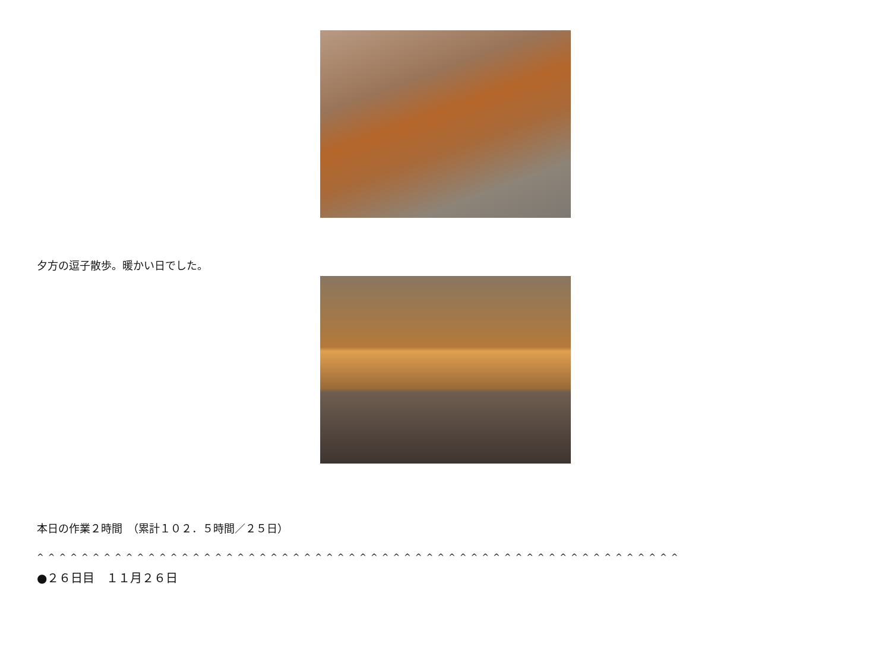夕方の逗子散歩。暖かい日でした。
本日の作業２時間　（累計１０２．５時間／２５日）
^^^^^^^^^^^^^^^^^^^^^^^^^^^^^^^^^^^^^^^^^^^^^^^^^^^^^^^^^^
●２６日目　１１月２６日